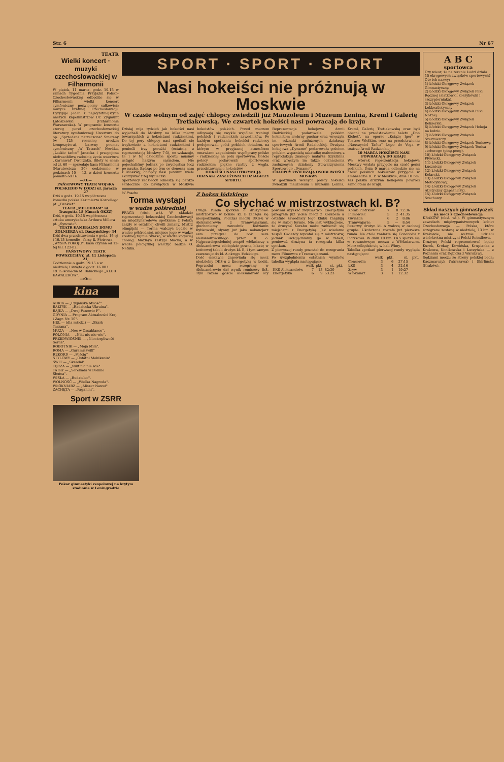Str. 6 Nr 67
TEATR
Wielki koncert · muzyki czechosłowackiej w Filharmonii
W piątek, 11 marca, godz. 19.15 w ramach Tygodnia Przyjaźni Polsko-Czechosłowackiej odbędzie się w Filharmonii wielki koncert symfoniczny, poświęcony całkowicie muzyce bratniej Czechosłowacji. Dyryguje jeden z najwybitniejszych naszych kapelmistrzów Dr. Zygmunt Latoszewski (Filharmonia Warszawska). W programie koncertu szereg pereł czechosłowackiej literatury symfonicznej: Uwertura do op. „Sprzedana narzeczona" Smetany (w 125 rocznicę urodzin kompozytora), barwny poemat symfoniczny „W Tatrach" Nováka, „Laskie tańce" Janacka i przepojona niefrasobliwą radością życia uwertura „Karnawał" Dworzaka. Bilety w cenie od zł. 60 — sprzedaje kasa Filharmonii (Narutowicza 20) codziennie w godzinach 10 — 13, w dzień koncertu ponadto od 16.
—:O:—
PAŃSTWOWY TEATR WOJSKA POLSKIEGO W ŁODZI ul. Jaracza 27
Dziś o godz. 19.15 współczesna komedia polska Kazimierza Korcellego pt. „Bankiet".
TEATR „MELODRAM" ul. Traugutta 18 (Gmach OKZZ)
Dziś, o godz. 19.15 współczesna sztuka amerykańska Arthura Millera pt. „Synowie".
TEATR KAMERALNY DOMU ŻOŁNIERZA ul. Daszyńskiego 34
Dziś dwa przedstawienia o godz. 16-ej i 19.15 komedio - farsy E. Pietrowa „WYSPA POKOJU". Kasa czynna od 12-tej tel. 123-02.
PAŃSTWOWY TEATR POWSZECHNY, ul. 11 Listopada 21;
Codziennie o godz. 19.15 a w niedzielę i święta o godz. 16.00 i 19.15 komedia M. Bałuckiego „KLUB KAWALERÓW".
—:O:—
kina
ADRIA — „Cygańska Miłość"
BAŁTYK — „Radziecka Ukraina".
BAJKA — „Dwaj Panowie F".
GDYNIA — Program Aktualności Kraj. i Zagr. Nr. 10".
HEL — (dla młodz.) — „Skarb Tarzana".
MUZA — „Noc w Casablance".
POLONIA — „Nikt nic nie wie".
PRZEDWIOŚNIE — „Niecierpliwość Serca".
ROBOTNIK — „Moja Miła".
ROMA — „Guramiszwili"
REKORD — „Pościg"
STYLOWY — „Ostatni Mohikanin"
ŚWIT — „Skandal"
TĘCZA — „Nikt nic nie wie"
TATRY — „Serenada w Dolinie Słońca".
WISŁA — „Rudzielec".
WOLNOŚĆ — „Wielka Nagroda".
WŁÓKNIARZ — „Aliszer Nawoi"
ZACHĘTA — „Paganini".
SPORT · SPORT · SPORT
Nasi hokeiści nie próżnują w Moskwie
W czasie wolnym od zajęć chłopcy zwiedzili już Mauzoleum i Muzeum Lenina, Kreml i Galerię Tretiakowską. We czwartek hokeiści nasi powracają do kraju
Dzisiaj mija tydzień jak hokeiści nasi wyjechali do Moskwy na kilka meczy towarzyskich z hokeistami radzieckimi. Do tej pory chłopcy nasi spotkali się trzykrotnie z hokeistami radzieckimi i ponieśli trzy porażki (ostatnią z reprezentacją Moskwy 7:3), co wskazuje, że i w tej dziedzinie sportu musimy ustąpić naszym sąsiadom. Nie pojechaliśmy jednak po zwycięstwa lecz po naukę. Sądząc po tym co donoszą nam z Moskwy, chłopcy nasi powinni wiele skorzystać z tej wycieczki.
Sportowcy radzieccy odnoszą się bardzo serdecznie do bawiących w Moskwie hokeistów polskich. Przed meczem odbywają się zwykle wspólne treningi polskich i radzieckich zawodników. Po każdym spotkaniu hokeiści radzieccy podejmowali gości polskich obiadem, na którym w przyjaznej atmosferze omawiano zagadnienie współpracy polsko - radzieckiej na polu sportowym. Goście polscy podarowali sportowcom radzieckim piękne rzeźby z węgla, przedstawiające hokeistów.
HOKEIŚCI NASI OTRZYMUJĄ ODZNAKI ZASŁUŻONYCH DZIAŁACZY SPORTU.
Reprezentacja hokejowa Armii Radzieckiej podarowała polskim hokeistom srebrny puchar oraz wręczyła im odznaki zasłużonych działaczy sportowych Armii Radzieckiej. Drużyna hokejowa „Dynamo" podarowała gościom polskim wspaniałą szkatułkę mahoniową z reprodukcją znanego malarza Szyszkina oraz wręczyła im także odznaczenia zasłużonych działaczy Stowarzyszenia Sportowego „Dynamo".
CHŁOPCY ZWIEDZAJĄ OSOBLIWOŚCI MOSKWY
W godzinach wolnych polscy hokeiści zwiedzili mauzoleum i muzeum Lenina, Kreml, Galerię Tretiakowską oraz byli obecni na przedstawieniu baletu „Don Kichot", na operze „Książę Igor" w Teatrze Wielkim, oraz na przedstawieniu „Nauczyciel Tańca" Lope de Vega w teatrze Armii Radzieckiej.
10 MARCA HOKEIŚCI NASI POWRACAJĄ DO KRAJU
We wtorek reprezentacja hokejowa Moskwy wydała przyjęcie na cześć gości polskich. Dnia 9 marca odbędzie się na cześć polskich hokeistów przyjęcie w ambasadzie R. P. w Moskwie, dnia 10 bm. zaś polska drużyna hokejowa powróci samolotem do kraju.
W Pradze
Torma wystąpi
w wadze półśredniej
PRAGA (obsł. wł.). W składzie reprezentacji bokserskiej Czechosłowacji na międzynarodowe spotkanie z Polską zaszły w ostatniej chwili zmiany. Mistrz olimpijski — Torma walczyć będzie w wadze półśredniej, miejsce jego w wadze średniej zajmie Svarko, w wadze koguciej choreg: Mazlayn zastąpi Macha, a w wadze półciężkiej walczyć będzie O. Netuka.
Z boksu łódzkiego
Co słychać w mistrzostwach kl. B?
Druga runda spotkań o drużynowe mistrzostwo w boksie kl. B zaczęła się niespodzianką. Podczas meczu DKS-u w Aleksandrowie z Tramwajarzami, gluchoniemy zawodnik łodzianin Rybkowski, słynny już jako nokaucjarz sam przegrał do bok sera aleksandrowskiego przez k. o. Najprawdopodobniej zespół włókniarzy z Aleksandrowa zdobędzie pewną lokatę w końcowej tabeli drużyn kl. B, i tym samym zawansuje do kl. A okręgu łódzkiego.
Dość ciekawie zapowiada się mecz niedzielny DKS-u z Energetyką w Łodzi. Poprzedni mecz rozegrany w Aleksandrowie dał wynik remisowy 8:8. Tym razem goście aleksandrow scy powinni uzyskać zwycięstwo. Energetyka przegrała już jeden mecz z Korabem a ostatnio zawodnicy tego klubu znajdują się w słabej formie. Nie jest wykluczone, że drużyna Korabu może zamienić się miejscami z Energetyką. Jak wiadomo zespół Gwiazdy wycofał się z mistrzostw, jednak uwzględniamy go w tabeli, ponieważ drużyna ta rozegrała kilka spotkań.
Z pierwszej rundy pozostał do rozegrania mecz Filmowca z Tramwajarzami.
Po uwzględnieniu ostatnich wyników tabelka wygląda następująco:
| | walk | pkt. | st. | pkt. |
| --- | --- | --- | --- | --- |
| DKS Aleksandrów | 7 | 13 | 82:30 | |
| Energetyka | 6 | 9 | 53:23 | |
| Korab Piotrków | 7 | 8 | 72:36 | |
| Filmowiec | 5 | 2 | 41:35 | |
| Gwiazda | 6 | 2 | 8:86 | |
| Tramwajarze | 5 | — | 8:54 | |
Rezerwy drużyn kl. A walczą w osobnej grupie. Ukończona została już pierwsza runda. Na czele znalazła się Concordia z Piotrkowa. W dniu 10 bm. ŁKS spotka się w rewanżowym meczu z Włókniarzem. Mecz odbędzie się w hali Wimy.
Tabelka spotkań pierwszej rundy wygląda następująco:
| | walk | pkt. | st. | pkt. |
| --- | --- | --- | --- | --- |
| Concordia | 3 | 6 | 27:15 | |
| ŁKS | 3 | 4 | 32:16 | |
| Zryw | 3 | 1 | 19:27 | |
| Włókniarz | 3 | 1 | 12:32 | |
A B C
sportowca
Czy wiesz, że na terenie Łodzi działa 15 okręgowych związków sportowych?
Oto ich nazwy:
1) Łódzki Okręgowy Związek Gimnastyczny.
2) Łódzki Okręgowy Związek Piłki Ręcznej (siatkówki, koszykówki i szczypiorniaka).
3) Łódzki Okręgowy Związek Lekkoatletyczny
4) Łódzki Okręgowy Związek Piłki Nożnej
5) Łódzki Okręgowy Związek Bokserski.
6) Łódzki Okręgowy Związek Hokeja na lodzie.
7) Łódzki Okręgowy Związek Szermierczy.
8) Łódzki Okręgowy Związek Tenisowy.
9) Łódzki Okręgowy Związek Tenisa stołowego (ping-pong).
10) Łódzki Okręgowy Związek Pływacki.
11) Łódzki Okręgowy Związek Łuczniczy.
12) Łódzki Okręgowy Związek Kolarski.
13) Łódzki Okręgowy Związek Motocyklowy.
14) Łódzki Okręgowy Związek Atletyczny (zapaśniczy).
15) Łódzki Okręgowy Związek Szachowy.
Skład naszych gimnastyczek
na mecz z Czechosłowacją
KRAKÓW (obsł. wł.). W gimnastycznym zawodach międzypaństwowych kobiet Czechosłowacja — Polska, które rozegrane zostaną w niedzielę, 13 bm. w Krakowie, nie weźmie udziału wielokrotna mistrzyni Polski Reindlowa.
Drużynę Polski reprezentować będą: Kurek, Krokay, Kowińska, Krupianka z Krakowa, Konikowska i Łuczyńska — z Poznania oraz Dębicka z Warszawy.
Sędziami meczu ze strony polskiej będą: Kaczmarczyk (Warszawa) i Skirlińska (Kraków).
Sport w ZSRR
Pokaz gimnastyki zespołowej na krytym stadionie w Leningradzie